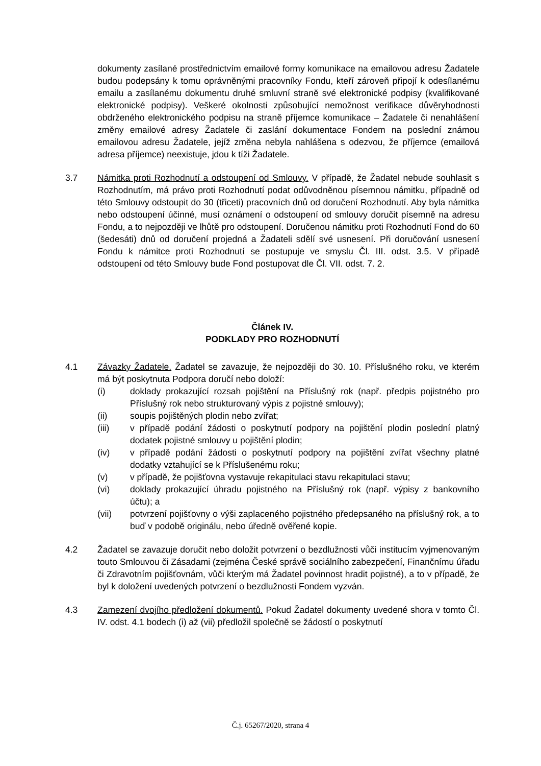dokumenty zasílané prostřednictvím emailové formy komunikace na emailovou adresu Žadatele budou podepsány k tomu oprávněnými pracovníky Fondu, kteří zároveň připojí k odesílanému emailu a zasílanému dokumentu druhé smluvní straně své elektronické podpisy (kvalifikované elektronické podpisy). Veškeré okolnosti způsobující nemožnost verifikace důvěryhodnosti obdrženého elektronického podpisu na straně příjemce komunikace – Žadatele či nenahlášení změny emailové adresy Žadatele či zaslání dokumentace Fondem na poslední známou emailovou adresu Žadatele, jejíž změna nebyla nahlášena s odezvou, že příjemce (emailová adresa příjemce) neexistuje, jdou k tíži Žadatele.
3.7 Námitka proti Rozhodnutí a odstoupení od Smlouvy. V případě, že Žadatel nebude souhlasit s Rozhodnutím, má právo proti Rozhodnutí podat odůvodněnou písemnou námitku, případně od této Smlouvy odstoupit do 30 (třiceti) pracovních dnů od doručení Rozhodnutí. Aby byla námitka nebo odstoupení účinné, musí oznámení o odstoupení od smlouvy doručit písemně na adresu Fondu, a to nejpozději ve lhůtě pro odstoupení. Doručenou námitku proti Rozhodnutí Fond do 60 (šedesáti) dnů od doručení projedná a Žadateli sdělí své usnesení. Při doručování usnesení Fondu k námitce proti Rozhodnutí se postupuje ve smyslu Čl. III. odst. 3.5. V případě odstoupení od této Smlouvy bude Fond postupovat dle Čl. VII. odst. 7. 2.
Článek IV.
PODKLADY PRO ROZHODNUTÍ
4.1 Závazky Žadatele. Žadatel se zavazuje, že nejpozději do 30. 10. Příslušného roku, ve kterém má být poskytnuta Podpora doručí nebo doloží:
(i) doklady prokazující rozsah pojištění na Příslušný rok (např. předpis pojistného pro Příslušný rok nebo strukturovaný výpis z pojistné smlouvy);
(ii) soupis pojištěných plodin nebo zvířat;
(iii) v případě podání žádosti o poskytnutí podpory na pojištění plodin poslední platný dodatek pojistné smlouvy u pojištění plodin;
(iv) v případě podání žádosti o poskytnutí podpory na pojištění zvířat všechny platné dodatky vztahující se k Příslušenému roku;
(v) v případě, že pojišťovna vystavuje rekapitulaci stavu rekapitulaci stavu;
(vi) doklady prokazující úhradu pojistného na Příslušný rok (např. výpisy z bankovního účtu); a
(vii) potvrzení pojišťovny o výši zaplaceného pojistného předepsaného na příslušný rok, a to buď v podobě originálu, nebo úředně ověřené kopie.
4.2 Žadatel se zavazuje doručit nebo doložit potvrzení o bezdlužnosti vůči institucím vyjmenovaným touto Smlouvou či Zásadami (zejména České správě sociálního zabezpečení, Finančnímu úřadu či Zdravotním pojišťovnám, vůči kterým má Žadatel povinnost hradit pojistné), a to v případě, že byl k doložení uvedených potvrzení o bezdlužnosti Fondem vyzván.
4.3 Zamezení dvojího předložení dokumentů. Pokud Žadatel dokumenty uvedené shora v tomto Čl. IV. odst. 4.1 bodech (i) až (vii) předložil společně se žádostí o poskytnutí
Č.j. 65267/2020, strana 4